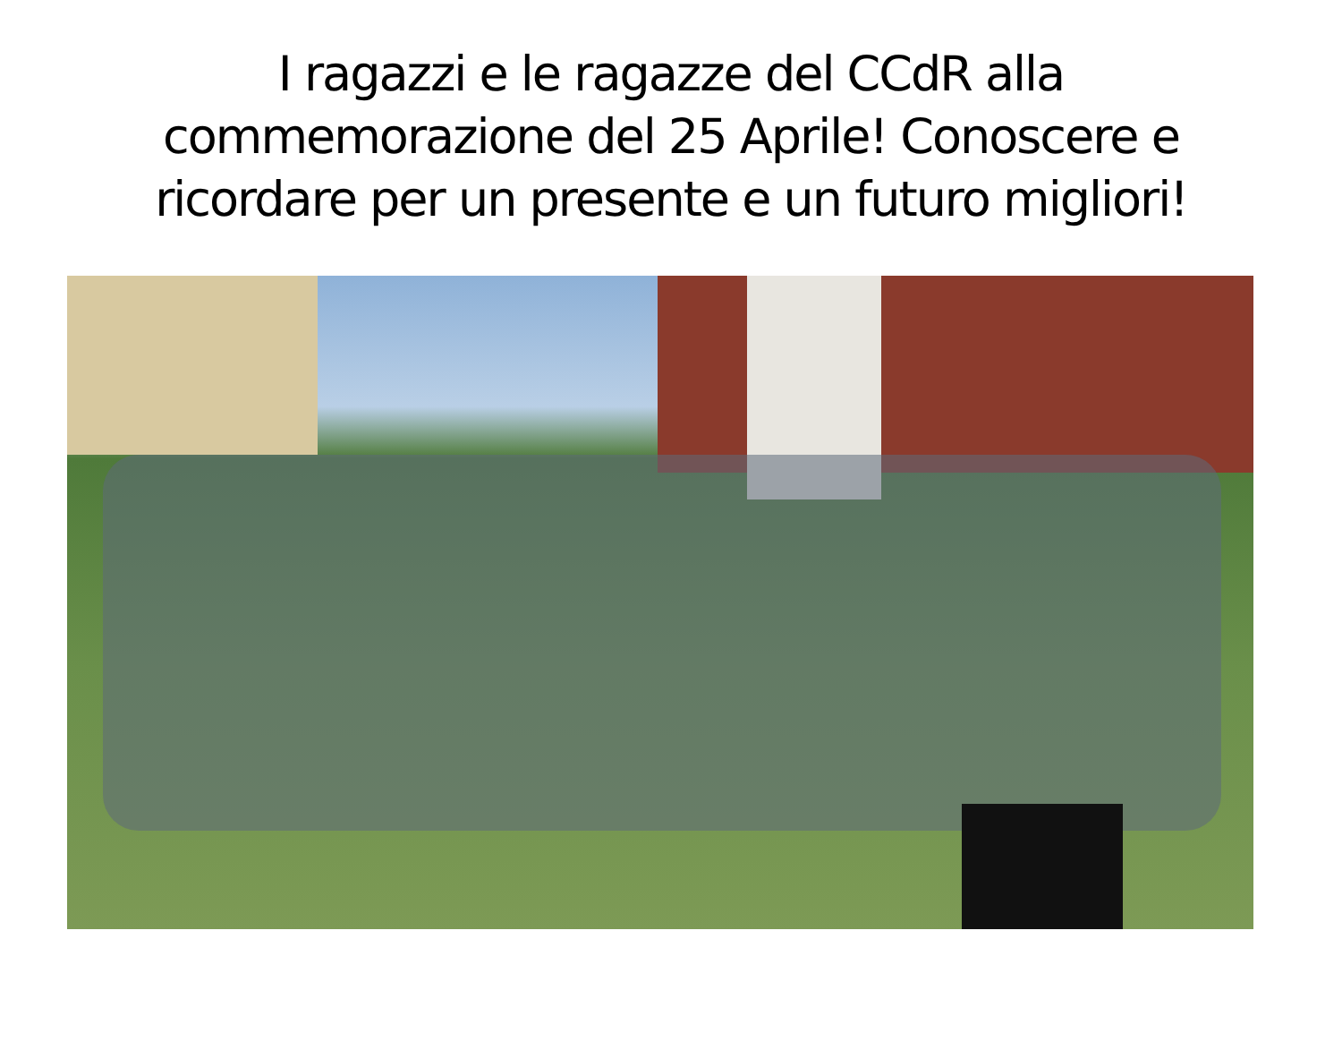I ragazzi e le ragazze del CCdR alla commemorazione del 25 Aprile! Conoscere e ricordare per un presente e un futuro migliori!